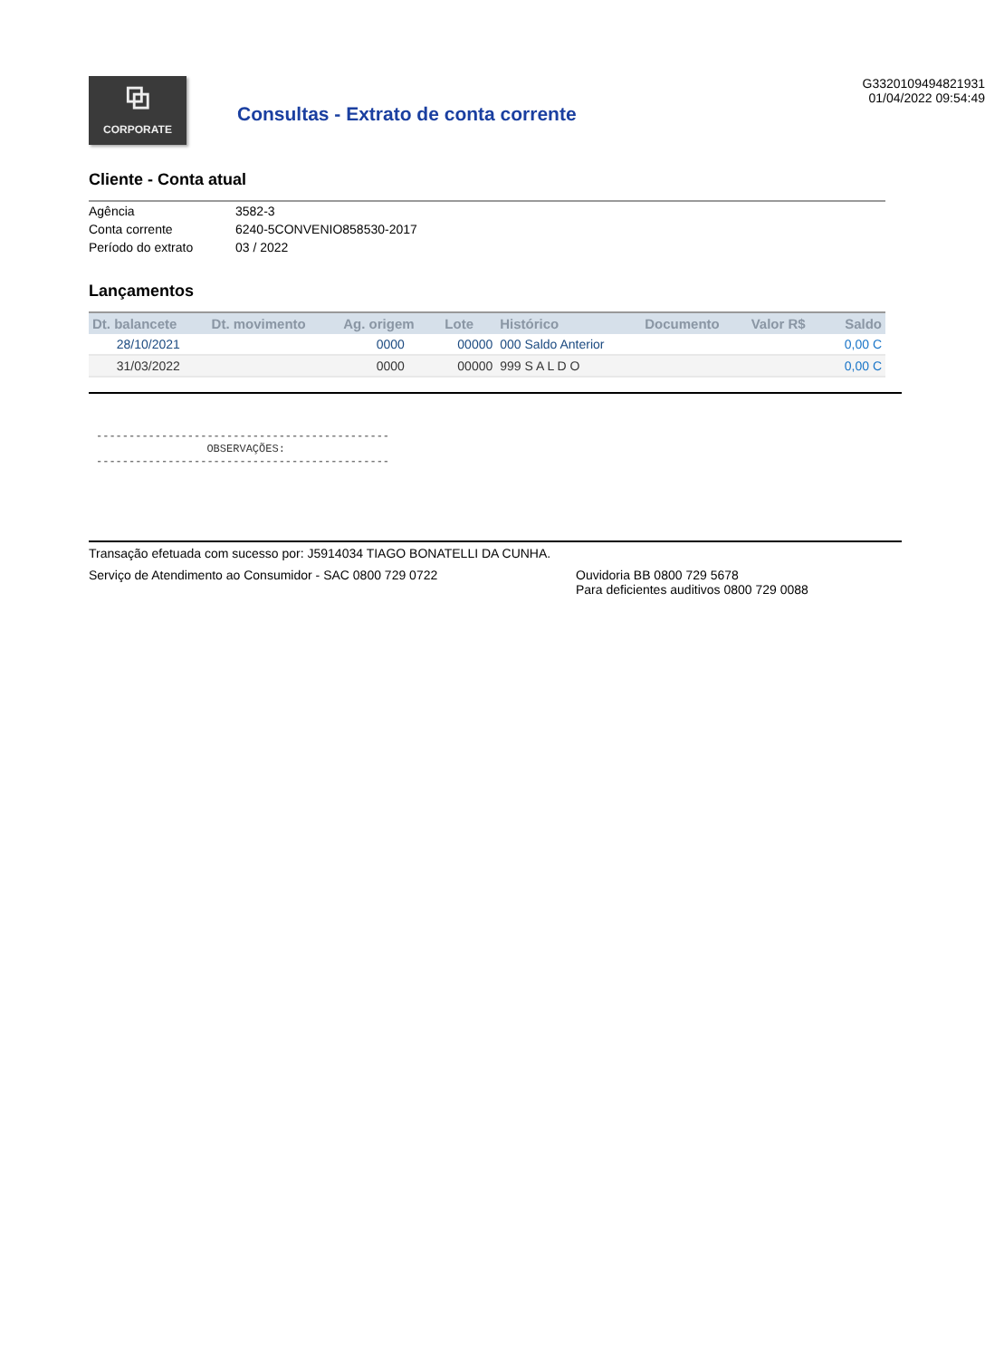⧉
CORPORATE
Consultas - Extrato de conta corrente
G3320109494821931
01/04/2022 09:54:49
Cliente - Conta atual
| Agência | 3582-3 |
| Conta corrente | 6240-5CONVENIO858530-2017 |
| Período do extrato | 03 / 2022 |
Lançamentos
| Dt. balancete | Dt. movimento | Ag. origem | Lote | Histórico | Documento | Valor R$ | Saldo |
| --- | --- | --- | --- | --- | --- | --- | --- |
| 28/10/2021 | | 0000 | 00000 | 000 Saldo Anterior | | | 0,00 C |
| 31/03/2022 | | 0000 | 00000 | 999 S A L D O | | | 0,00 C |
--------------------------------------------- OBSERVAÇÕES: ---------------------------------------------
Transação efetuada com sucesso por: J5914034 TIAGO BONATELLI DA CUNHA.
Serviço de Atendimento ao Consumidor - SAC 0800 729 0722 Ouvidoria BB 0800 729 5678
Para deficientes auditivos 0800 729 0088